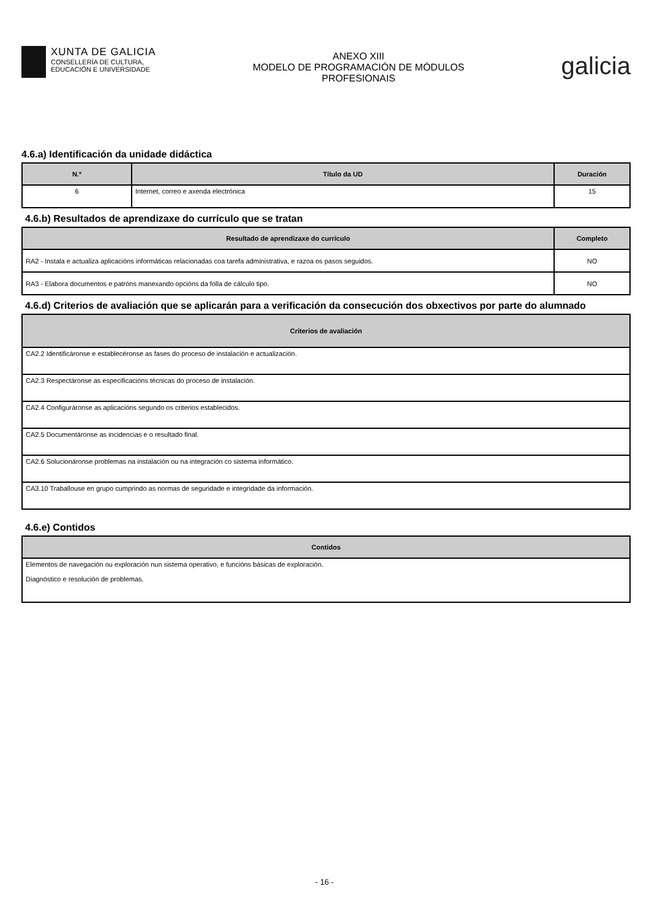XUNTA DE GALICIA
CONSELLERÍA DE CULTURA,
EDUCACIÓN E UNIVERSIDADE
ANEXO XIII
MODELO DE PROGRAMACIÓN DE MÓDULOS
PROFESIONAIS
galicia
4.6.a) Identificación da unidade didáctica
| N.º | Título da UD | Duración |
| --- | --- | --- |
| 6 | Internet, correo e axenda electrónica | 15 |
4.6.b) Resultados de aprendizaxe do currículo que se tratan
| Resultado de aprendizaxe do currículo | Completo |
| --- | --- |
| RA2 - Instala e actualiza aplicacións informáticas relacionadas coa tarefa administrativa, e razoa os pasos seguidos. | NO |
| RA3 - Elabora documentos e patróns manexando opcións da folla de cálculo tipo. | NO |
4.6.d) Criterios de avaliación que se aplicarán para a verificación da consecución dos obxectivos por parte do alumnado
| Criterios de avaliación |
| --- |
| CA2.2 Identificáronse e establecéronse as fases do proceso de instalación e actualización. |
| CA2.3 Respectáronse as especificacións técnicas do proceso de instalación. |
| CA2.4 Configuráronse as aplicacións segundo os criterios establecidos. |
| CA2.5 Documentáronse as incidencias e o resultado final. |
| CA2.6 Solucionáronse problemas na instalación ou na integración co sistema informático. |
| CA3.10 Traballouse en grupo cumprindo as normas de seguridade e integridade da información. |
4.6.e) Contidos
| Contidos |
| --- |
| Elementos de navegación ou exploración nun sistema operativo, e funcións básicas de exploración. Diagnóstico e resolución de problemas. |
- 16 -